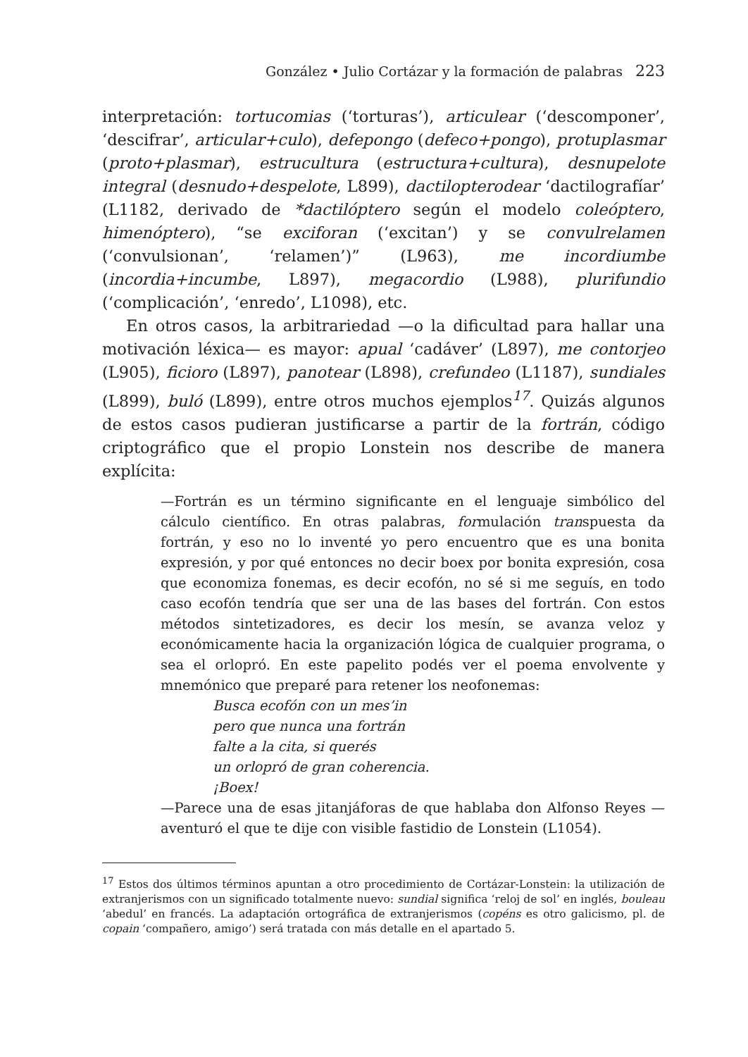González • Julio Cortázar y la formación de palabras 223
interpretación: tortucomias (‘torturas’), articulear (‘descomponer’, ‘descifrar’, articular+culo), defepongo (defeco+pongo), protuplasmar (proto+plasmar), estrucultura (estructura+cultura), desnupelote integral (desnudo+despelote, L899), dactilopterodear ‘dactilografíar’ (L1182, derivado de *dactilóptero según el modelo coleóptero, himenóptero), “se exciforan (‘excitan’) y se convulrelamen (‘convulsionan’, ‘relamen’)” (L963), me incordiumbe (incordia+incumbe, L897), megacordio (L988), plurifundio (‘complicación’, ‘enredo’, L1098), etc.
En otros casos, la arbitrariedad —o la dificultad para hallar una motivación léxica— es mayor: apual ‘cadáver’ (L897), me contorjeo (L905), ficioro (L897), panotear (L898), crefundeo (L1187), sundiales (L899), buló (L899), entre otros muchos ejemplos<sup>17</sup>. Quizás algunos de estos casos pudieran justificarse a partir de la fortrán, código criptográfico que el propio Lonstein nos describe de manera explícita:
—Fortrán es un término significante en el lenguaje simbólico del cálculo científico. En otras palabras, formulación transpuesta da fortrán, y eso no lo inventé yo pero encuentro que es una bonita expresión, y por qué entonces no decir boex por bonita expresión, cosa que economiza fonemas, es decir ecofón, no sé si me seguís, en todo caso ecofón tendría que ser una de las bases del fortrán. Con estos métodos sintetizadores, es decir los mesín, se avanza veloz y económicamente hacia la organización lógica de cualquier programa, o sea el orlopró. En este papelito podés ver el poema envolvente y mnemónico que preparé para retener los neofonemas:
Busca ecofón con un mes’in
pero que nunca una fortrán
falte a la cita, si querés
un orlopró de gran coherencia.
¡Boex!
—Parece una de esas jitanjáforas de que hablaba don Alfonso Reyes —aventuró el que te dije con visible fastidio de Lonstein (L1054).
<sup>17</sup> Estos dos últimos términos apuntan a otro procedimiento de Cortázar-Lonstein: la utilización de extranjerismos con un significado totalmente nuevo: sundial significa ‘reloj de sol’ en inglés, bouleau ‘abedul’ en francés. La adaptación ortográfica de extranjerismos (copéns es otro galicismo, pl. de copain ‘compañero, amigo’) será tratada con más detalle en el apartado 5.